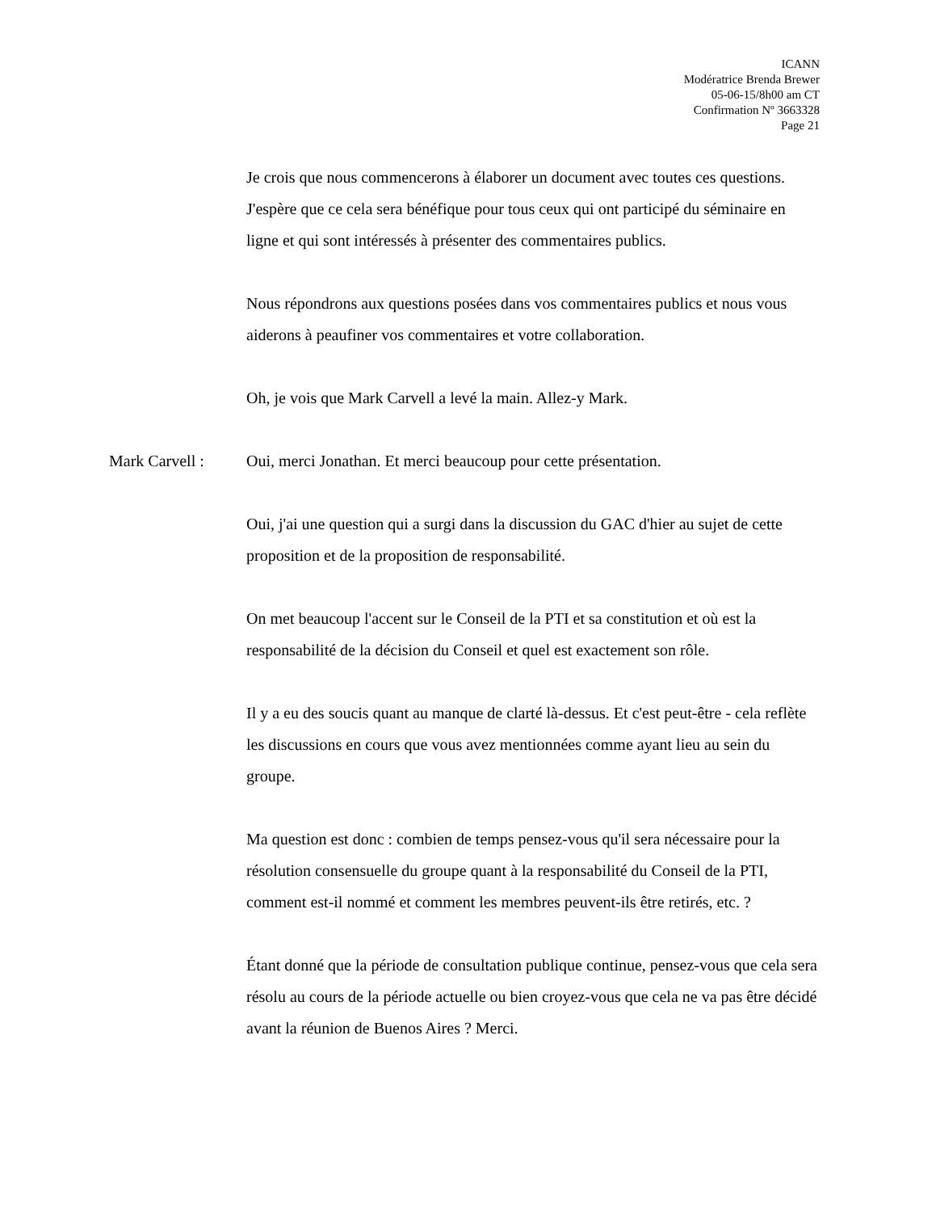ICANN
Modératrice Brenda Brewer
05-06-15/8h00 am CT
Confirmation Nº 3663328
Page 21
Je crois que nous commencerons à élaborer un document avec toutes ces questions. J'espère que ce cela sera bénéfique pour tous ceux qui ont participé du séminaire en ligne et qui sont intéressés à présenter des commentaires publics.
Nous répondrons aux questions posées dans vos commentaires publics et nous vous aiderons à peaufiner vos commentaires et votre collaboration.
Oh, je vois que Mark Carvell a levé la main. Allez-y Mark.
Mark Carvell : Oui, merci Jonathan. Et merci beaucoup pour cette présentation.
Oui, j'ai une question qui a surgi dans la discussion du GAC d'hier au sujet de cette proposition et de la proposition de responsabilité.
On met beaucoup l'accent sur le Conseil de la PTI et sa constitution et où est la responsabilité de la décision du Conseil et quel est exactement son rôle.
Il y a eu des soucis quant au manque de clarté là-dessus. Et c'est peut-être - cela reflète les discussions en cours que vous avez mentionnées comme ayant lieu au sein du groupe.
Ma question est donc : combien de temps pensez-vous qu'il sera nécessaire pour la résolution consensuelle du groupe quant à la responsabilité du Conseil de la PTI, comment est-il nommé et comment les membres peuvent-ils être retirés, etc. ?
Étant donné que la période de consultation publique continue, pensez-vous que cela sera résolu au cours de la période actuelle ou bien croyez-vous que cela ne va pas être décidé avant la réunion de Buenos Aires ? Merci.